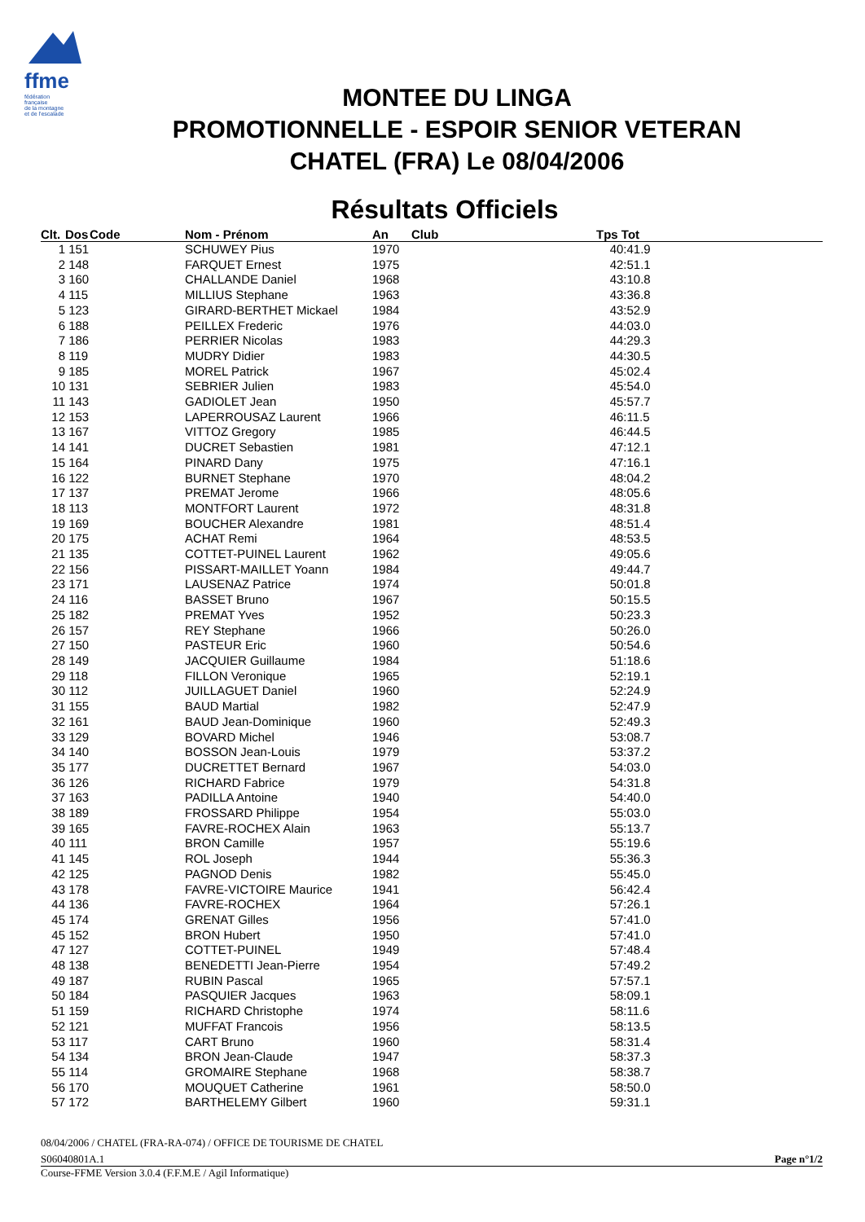ffme
fédération
française
de la montagne
et de l'escalade
MONTEE DU LINGA
PROMOTIONNELLE - ESPOIR SENIOR VETERAN
CHATEL (FRA) Le 08/04/2006
Résultats Officiels
| Clt. | Dos | Code | Nom - Prénom | An | Club | Tps Tot |
| --- | --- | --- | --- | --- | --- | --- |
| 1 | 151 | | SCHUWEY Pius | 1970 | | 40:41.9 |
| 2 | 148 | | FARQUET Ernest | 1975 | | 42:51.1 |
| 3 | 160 | | CHALLANDE Daniel | 1968 | | 43:10.8 |
| 4 | 115 | | MILLIUS Stephane | 1963 | | 43:36.8 |
| 5 | 123 | | GIRARD-BERTHET Mickael | 1984 | | 43:52.9 |
| 6 | 188 | | PEILLEX Frederic | 1976 | | 44:03.0 |
| 7 | 186 | | PERRIER Nicolas | 1983 | | 44:29.3 |
| 8 | 119 | | MUDRY Didier | 1983 | | 44:30.5 |
| 9 | 185 | | MOREL Patrick | 1967 | | 45:02.4 |
| 10 | 131 | | SEBRIER Julien | 1983 | | 45:54.0 |
| 11 | 143 | | GADIOLET Jean | 1950 | | 45:57.7 |
| 12 | 153 | | LAPERROUSAZ Laurent | 1966 | | 46:11.5 |
| 13 | 167 | | VITTOZ Gregory | 1985 | | 46:44.5 |
| 14 | 141 | | DUCRET Sebastien | 1981 | | 47:12.1 |
| 15 | 164 | | PINARD Dany | 1975 | | 47:16.1 |
| 16 | 122 | | BURNET Stephane | 1970 | | 48:04.2 |
| 17 | 137 | | PREMAT Jerome | 1966 | | 48:05.6 |
| 18 | 113 | | MONTFORT Laurent | 1972 | | 48:31.8 |
| 19 | 169 | | BOUCHER Alexandre | 1981 | | 48:51.4 |
| 20 | 175 | | ACHAT Remi | 1964 | | 48:53.5 |
| 21 | 135 | | COTTET-PUINEL Laurent | 1962 | | 49:05.6 |
| 22 | 156 | | PISSART-MAILLET Yoann | 1984 | | 49:44.7 |
| 23 | 171 | | LAUSENAZ Patrice | 1974 | | 50:01.8 |
| 24 | 116 | | BASSET Bruno | 1967 | | 50:15.5 |
| 25 | 182 | | PREMAT Yves | 1952 | | 50:23.3 |
| 26 | 157 | | REY Stephane | 1966 | | 50:26.0 |
| 27 | 150 | | PASTEUR Eric | 1960 | | 50:54.6 |
| 28 | 149 | | JACQUIER Guillaume | 1984 | | 51:18.6 |
| 29 | 118 | | FILLON Veronique | 1965 | | 52:19.1 |
| 30 | 112 | | JUILLAGUET Daniel | 1960 | | 52:24.9 |
| 31 | 155 | | BAUD Martial | 1982 | | 52:47.9 |
| 32 | 161 | | BAUD Jean-Dominique | 1960 | | 52:49.3 |
| 33 | 129 | | BOVARD Michel | 1946 | | 53:08.7 |
| 34 | 140 | | BOSSON Jean-Louis | 1979 | | 53:37.2 |
| 35 | 177 | | DUCRETTET Bernard | 1967 | | 54:03.0 |
| 36 | 126 | | RICHARD Fabrice | 1979 | | 54:31.8 |
| 37 | 163 | | PADILLA Antoine | 1940 | | 54:40.0 |
| 38 | 189 | | FROSSARD Philippe | 1954 | | 55:03.0 |
| 39 | 165 | | FAVRE-ROCHEX Alain | 1963 | | 55:13.7 |
| 40 | 111 | | BRON Camille | 1957 | | 55:19.6 |
| 41 | 145 | | ROL Joseph | 1944 | | 55:36.3 |
| 42 | 125 | | PAGNOD Denis | 1982 | | 55:45.0 |
| 43 | 178 | | FAVRE-VICTOIRE Maurice | 1941 | | 56:42.4 |
| 44 | 136 | | FAVRE-ROCHEX | 1964 | | 57:26.1 |
| 45 | 174 | | GRENAT Gilles | 1956 | | 57:41.0 |
| 45 | 152 | | BRON Hubert | 1950 | | 57:41.0 |
| 47 | 127 | | COTTET-PUINEL | 1949 | | 57:48.4 |
| 48 | 138 | | BENEDETTI Jean-Pierre | 1954 | | 57:49.2 |
| 49 | 187 | | RUBIN Pascal | 1965 | | 57:57.1 |
| 50 | 184 | | PASQUIER Jacques | 1963 | | 58:09.1 |
| 51 | 159 | | RICHARD Christophe | 1974 | | 58:11.6 |
| 52 | 121 | | MUFFAT Francois | 1956 | | 58:13.5 |
| 53 | 117 | | CART Bruno | 1960 | | 58:31.4 |
| 54 | 134 | | BRON Jean-Claude | 1947 | | 58:37.3 |
| 55 | 114 | | GROMAIRE Stephane | 1968 | | 58:38.7 |
| 56 | 170 | | MOUQUET Catherine | 1961 | | 58:50.0 |
| 57 | 172 | | BARTHELEMY Gilbert | 1960 | | 59:31.1 |
08/04/2006 / CHATEL (FRA-RA-074) / OFFICE DE TOURISME DE CHATEL
S06040801A.1 Page n°1/2
Course-FFME Version 3.0.4 (F.F.M.E / Agil Informatique)